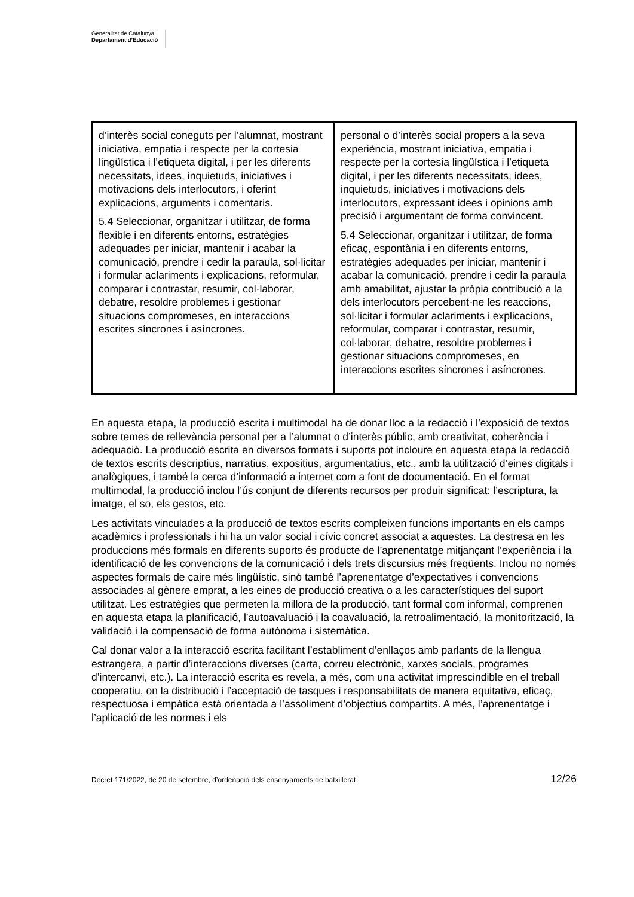Generalitat de Catalunya
Departament d’Educació
| d’interès social coneguts per l’alumnat, mostrant iniciativa, empatia i respecte per la cortesia lingüística i l’etiqueta digital, i per les diferents necessitats, idees, inquietuds, iniciatives i motivacions dels interlocutors, i oferint explicacions, arguments i comentaris. 5.4 Seleccionar, organitzar i utilitzar, de forma flexible i en diferents entorns, estratègies adequades per iniciar, mantenir i acabar la comunicació, prendre i cedir la paraula, sol·licitar i formular aclariments i explicacions, reformular, comparar i contrastar, resumir, col·laborar, debatre, resoldre problemes i gestionar situacions compromeses, en interaccions escrites síncrones i asíncrones. | personal o d’interès social propers a la seva experiència, mostrant iniciativa, empatia i respecte per la cortesia lingüística i l’etiqueta digital, i per les diferents necessitats, idees, inquietuds, iniciatives i motivacions dels interlocutors, expressant idees i opinions amb precisió i argumentant de forma convincent. 5.4 Seleccionar, organitzar i utilitzar, de forma eficaç, espontània i en diferents entorns, estratègies adequades per iniciar, mantenir i acabar la comunicació, prendre i cedir la paraula amb amabilitat, ajustar la pròpia contribució a la dels interlocutors percebent-ne les reaccions, sol·licitar i formular aclariments i explicacions, reformular, comparar i contrastar, resumir, col·laborar, debatre, resoldre problemes i gestionar situacions compromeses, en interaccions escrites síncrones i asíncrones. |
En aquesta etapa, la producció escrita i multimodal ha de donar lloc a la redacció i l’exposició de textos sobre temes de rellevància personal per a l’alumnat o d’interès públic, amb creativitat, coherència i adequació. La producció escrita en diversos formats i suports pot incloure en aquesta etapa la redacció de textos escrits descriptius, narratius, expositius, argumentatius, etc., amb la utilització d’eines digitals i analògiques, i també la cerca d’informació a internet com a font de documentació. En el format multimodal, la producció inclou l’ús conjunt de diferents recursos per produir significat: l’escriptura, la imatge, el so, els gestos, etc.
Les activitats vinculades a la producció de textos escrits compleixen funcions importants en els camps acadèmics i professionals i hi ha un valor social i cívic concret associat a aquestes. La destresa en les produccions més formals en diferents suports és producte de l’aprenentatge mitjançant l’experiència i la identificació de les convencions de la comunicació i dels trets discursius més freqüents. Inclou no només aspectes formals de caire més lingüístic, sinó també l’aprenentatge d’expectatives i convencions associades al gènere emprat, a les eines de producció creativa o a les característiques del suport utilitzat. Les estratègies que permeten la millora de la producció, tant formal com informal, comprenen en aquesta etapa la planificació, l’autoavaluació i la coavaluació, la retroalimentació, la monitorització, la validació i la compensació de forma autònoma i sistemàtica.
Cal donar valor a la interacció escrita facilitant l’establiment d’enllaços amb parlants de la llengua estrangera, a partir d’interaccions diverses (carta, correu electrònic, xarxes socials, programes d’intercanvi, etc.). La interacció escrita es revela, a més, com una activitat imprescindible en el treball cooperatiu, on la distribució i l’acceptació de tasques i responsabilitats de manera equitativa, eficaç, respectuosa i empàtica està orientada a l’assoliment d’objectius compartits. A més, l’aprenentatge i l’aplicació de les normes i els
Decret 171/2022, de 20 de setembre, d’ordenació dels ensenyaments de batxillerat 12/26